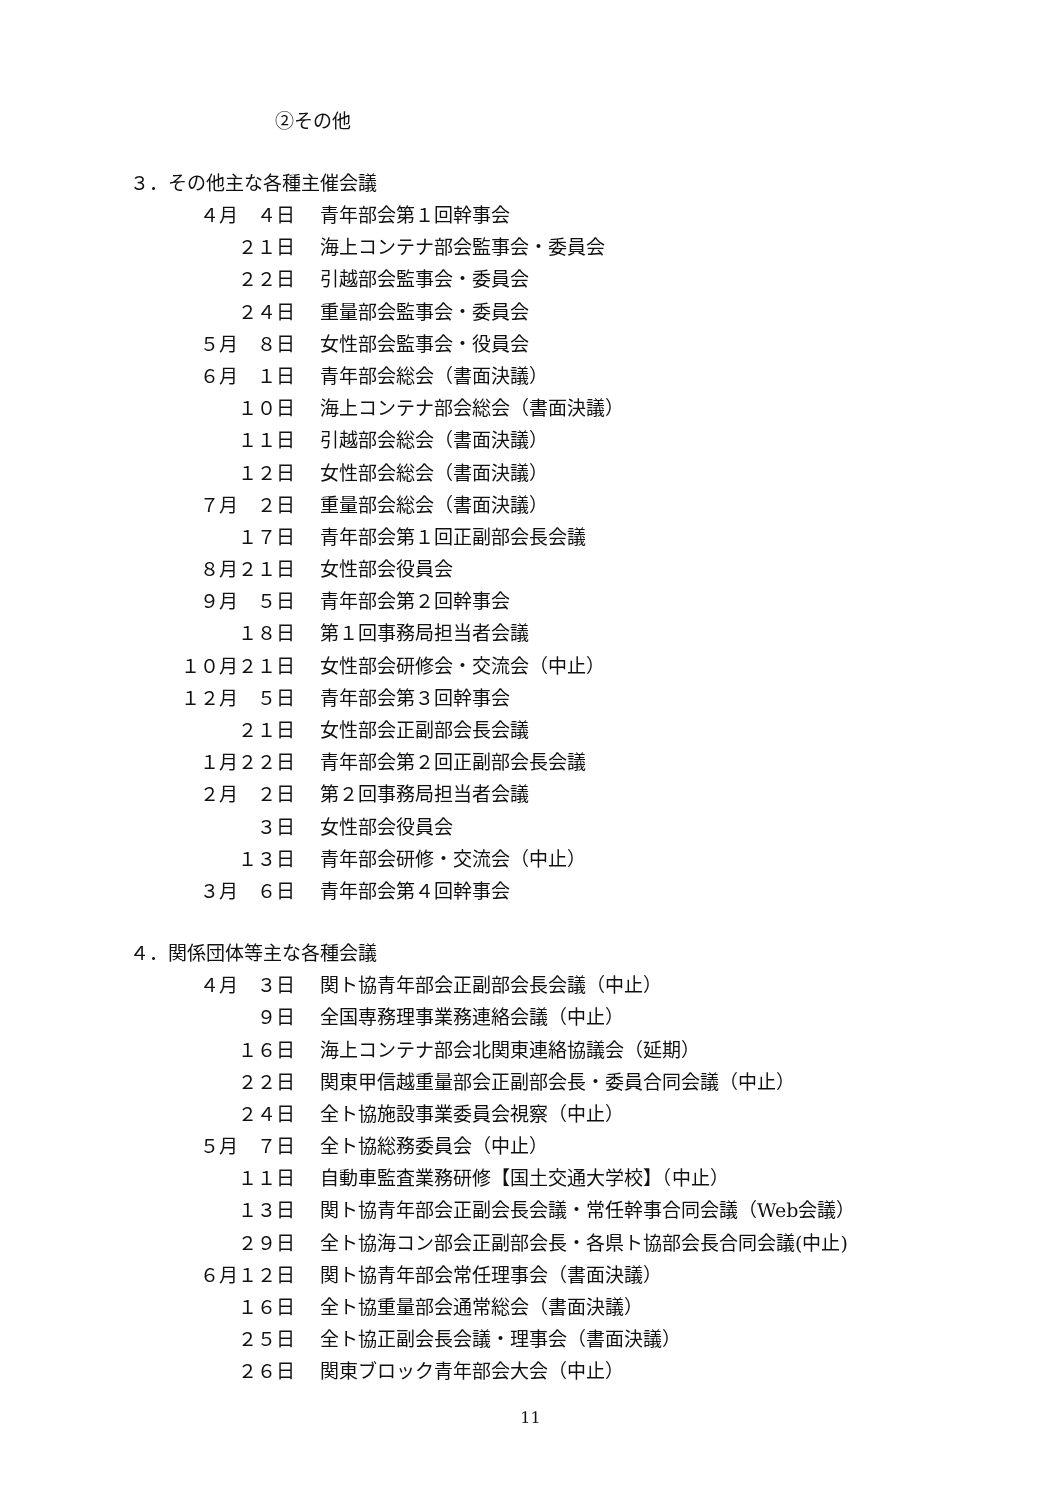②その他
３．その他主な各種主催会議
４月　４日 青年部会第１回幹事会
２１日 海上コンテナ部会監事会・委員会
２２日 引越部会監事会・委員会
２４日 重量部会監事会・委員会
５月　８日 女性部会監事会・役員会
６月　１日 青年部会総会（書面決議）
１０日 海上コンテナ部会総会（書面決議）
１１日 引越部会総会（書面決議）
１２日 女性部会総会（書面決議）
７月　２日 重量部会総会（書面決議）
１７日 青年部会第１回正副部会長会議
８月２１日 女性部会役員会
９月　５日 青年部会第２回幹事会
１８日 第１回事務局担当者会議
１０月２１日 女性部会研修会・交流会（中止）
１２月　５日 青年部会第３回幹事会
２１日 女性部会正副部会長会議
１月２２日 青年部会第２回正副部会長会議
２月　２日 第２回事務局担当者会議
３日 女性部会役員会
１３日 青年部会研修・交流会（中止）
３月　６日 青年部会第４回幹事会
４．関係団体等主な各種会議
４月　３日 関ト協青年部会正副部会長会議（中止）
９日 全国専務理事業務連絡会議（中止）
１６日 海上コンテナ部会北関東連絡協議会（延期）
２２日 関東甲信越重量部会正副部会長・委員合同会議（中止）
２４日 全ト協施設事業委員会視察（中止）
５月　７日 全ト協総務委員会（中止）
１１日 自動車監査業務研修【国土交通大学校】（中止）
１３日 関ト協青年部会正副会長会議・常任幹事合同会議（Web会議）
２９日 全ト協海コン部会正副部会長・各県ト協部会長合同会議(中止)
６月１２日 関ト協青年部会常任理事会（書面決議）
１６日 全ト協重量部会通常総会（書面決議）
２５日 全ト協正副会長会議・理事会（書面決議）
２６日 関東ブロック青年部会大会（中止）
11